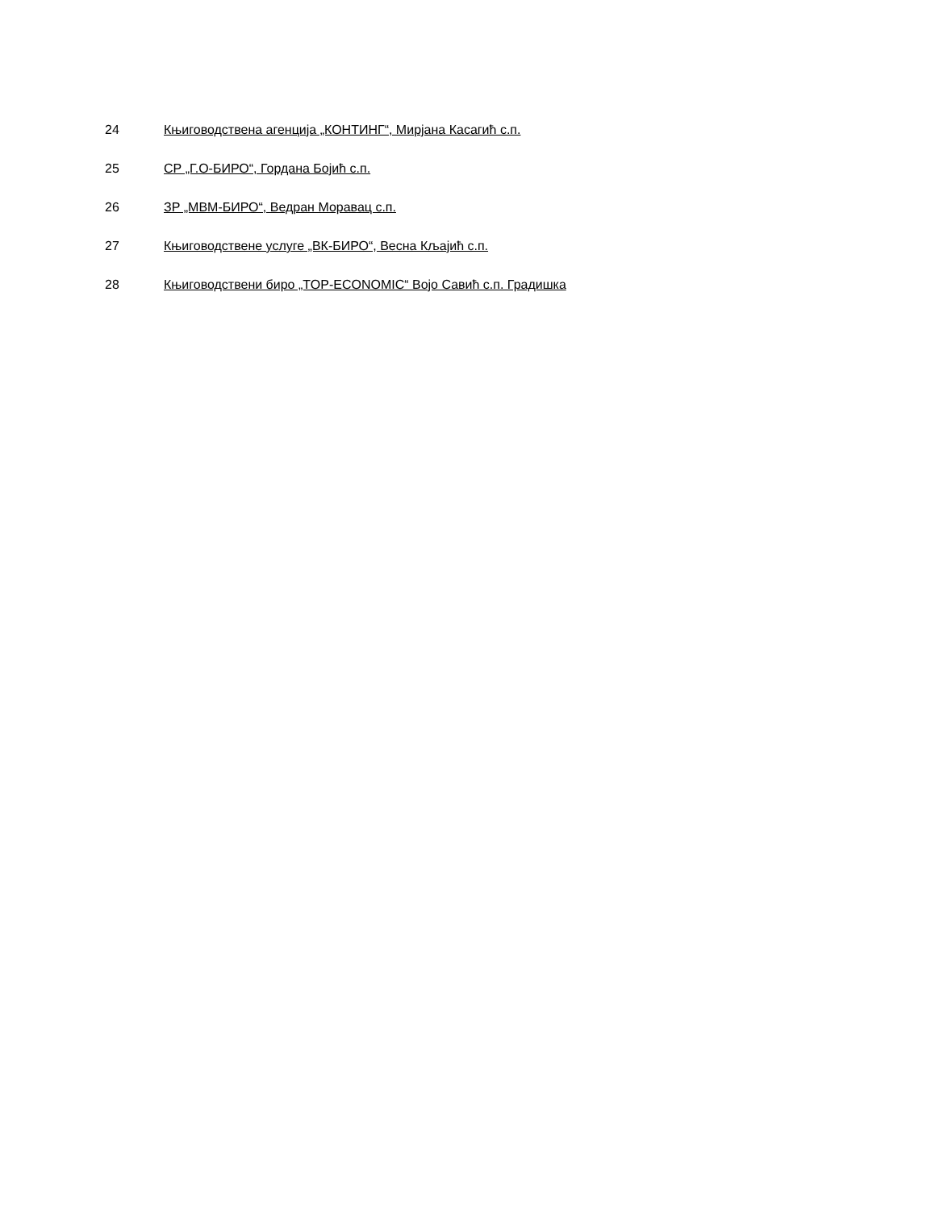| 24 | Књиговодствена агенција „КОНТИНГ“, Мирјана Касагић с.п. |
| 25 | СР „Г.О-БИРО“, Гордана Бојић с.п. |
| 26 | ЗР „МВМ-БИРО“, Ведран Моравац с.п. |
| 27 | Књиговодствене услуге „ВК-БИРО“, Весна Кљајић с.п. |
| 28 | Књиговодствени биро „TOP-ECONOMIC“ Војо Савић с.п. Градишка |